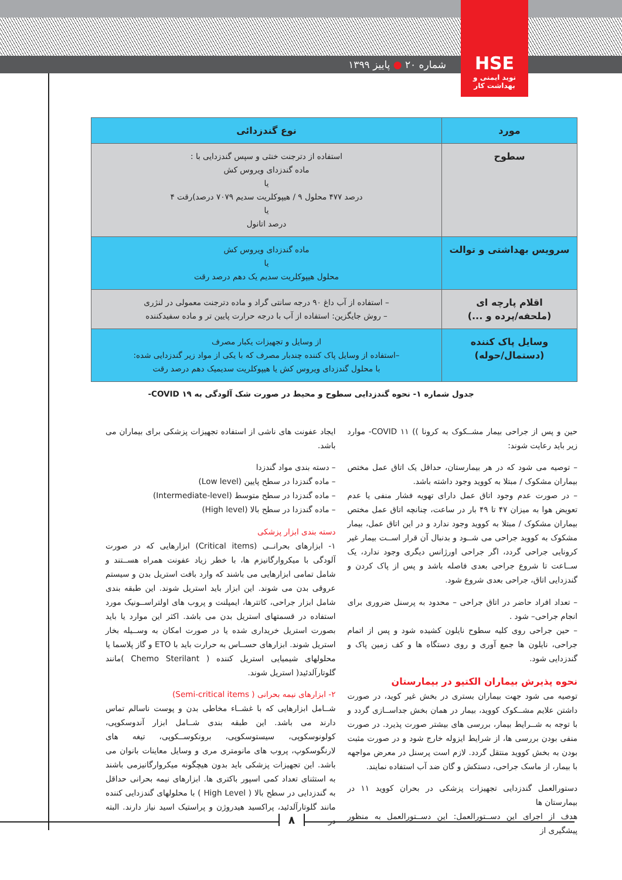HSE
نوید ایمنی و بهداشت کار
شماره ۲۰ ● پاییز ۱۳۹۹
| مورد | نوع گندزدائی |
| --- | --- |
| سطوح | استفاده از دترجنت خنثی و سپس گندزدایی با : ماده گندزدای ویروس کش یا درصد ۴۷۷ محلول ۹ / هیپوکلریت سدیم ۷۰۷۹ درصد)رقت ۴ یا درصد اتانول |
| سرویس بهداشتی و توالت | ماده گندزدای ویروس کش یا محلول هیپوکلریت سدیم یک دهم درصد رقت |
| اقلام پارچه ای (ملحفه/پرده و ...) | – استفاده از آب داغ ۹۰ درجه سانتی گراد و ماده دترجنت معمولی در لنژری – روش جایگزین: استفاده از آب با درجه حرارت پایین تر و ماده سفیدکننده |
| وسایل پاک کننده (دستمال/حوله) | از وسایل و تجهیزات یکبار مصرف –استفاده از وسایل پاک کننده چندبار مصرف که با یکی از مواد زیر گندزدایی شده: با محلول گندزدای ویروس کش یا هیپوکلریت سدیمیک دهم درصد رقت |
جدول شماره ۱- نحوه گندزدایی سطوح و محیط در صورت شک آلودگی به COVID ۱۹-
حین و پس از جراحی بیمار مشــکوک به کرونا )) COVID ۱۱- موارد زیر باید رعایت شوند:
– توصیه می شود که در هر بیمارستان، حداقل یک اتاق عمل مختص بیماران مشکوک / مبتلا به کووید وجود داشته باشد.
– در صورت عدم وجود اتاق عمل دارای تهویه فشار منفی یا عدم تعویض هوا به میزان ۴۷ تا ۴۹ بار در ساعت، چنانچه اتاق عمل مختص بیماران مشکوک / مبتلا به کووید وجود ندارد و در این اتاق عمل، بیمار مشکوک به کووید جراحی می شــود و بدنبال آن قرار اســت بیمار غیر کرونایی جراحی گردد، اگر جراحی اورژانس دیگری وجود ندارد، یک ســاعت تا شروع جراحی بعدی فاصله باشد و پس از پاک کردن و گندزدایی اتاق، جراحی بعدی شروع شود.
– تعداد افراد حاضر در اتاق جراحی – محدود به پرسنل ضروری برای انجام جراحی– شود .
– حین جراحی روی کلیه سطوح نایلون کشیده شود و پس از اتمام جراحی، نایلون ها جمع آوری و روی دستگاه ها و کف زمین پاک و گندزدایی شود.
نحوه پذیرش بیماران الکتیو در بیمارستان
توصیه می شود جهت بیماران بستری در بخش غیر کوید، در صورت داشتن علایم مشــکوک کووید، بیمار در همان بخش جداســازی گردد و با توجه به شــرایط بیمار، بررسی های بیشتر صورت پذیرد. در صورت منفی بودن بررسی ها، از شرایط ایزوله خارج شود و در صورت مثبت بودن به بخش کووید منتقل گردد. لازم است پرسنل در معرض مواجهه با بیمار، از ماسک جراحی، دستکش و گان ضد آب استفاده نمایند.
دستورالعمل گندزدایی تجهیزات پزشکی در بحران کووید ۱۱ در بیمارستان ها
هدف از اجرای این دســتورالعمل: این دســتورالعمل به منظور پیشگیری از
ایجاد عفونت های ناشی از استفاده تجهیزات پزشکی برای بیماران می باشد.
– دسته بندی مواد گندزدا
– ماده گندزدا در سطح پایین (Low level)
– ماده گندزدا در سطح متوسط (Intermediate-level)
– ماده گندزدا در سطح بالا (High level)
دسته بندی ابزار پزشکی
۱- ابزارهای بحرانــی (Critical items) ابزارهایی که در صورت آلودگی با میکروارگانیزم ها، با خطر زیاد عفونت همراه هســتند و شامل تمامی ابزارهایی می باشند که وارد بافت استریل بدن و سیستم عروقی بدن می شوند. این ابزار باید استریل شوند. این طبقه بندی شامل ابزار جراحی، کاتترها، ایمپلنت و پروب های اولتراســونیک مورد استفاده در قسمتهای استریل بدن می باشد. اکثر این موارد یا باید بصورت استریل خریداری شده یا در صورت امکان به وســیله بخار استریل شوند. ابزارهای حســاس به حرارت باید با ETO و گاز پلاسما یا محلولهای شیمیایی استریل کننده ( Chemo Sterilant )مانند گلوتارآلدئید( استریل شوند.
۲- ابزارهای نیمه بحرانی ( Semi-critical items)
شــامل ابزارهایی که با غشــاء مخاطی بدن و پوست ناسالم تماس دارند می باشد. این طبقه بندی شــامل ابزار آندوسکوپی، کولونوسکوپی، سیستوسکوپی، برونکوســکوپی، تیغه های لارنگوسکوپ، پروب های مانومتری مری و وسایل معاینات بانوان می باشد. این تجهیزات پزشکی باید بدون هیچگونه میکروارگانیزمی باشند به استثنای تعداد کمی اسپور باکتری ها. ابزارهای نیمه بحرانی حداقل به گندزدایی در سطح بالا ( High Level ) با محلولهای گندزدایی کننده مانند گلوتارآلدئید، پراکسید هیدروژن و پراستیک اسید نیاز دارند. البته در
۸